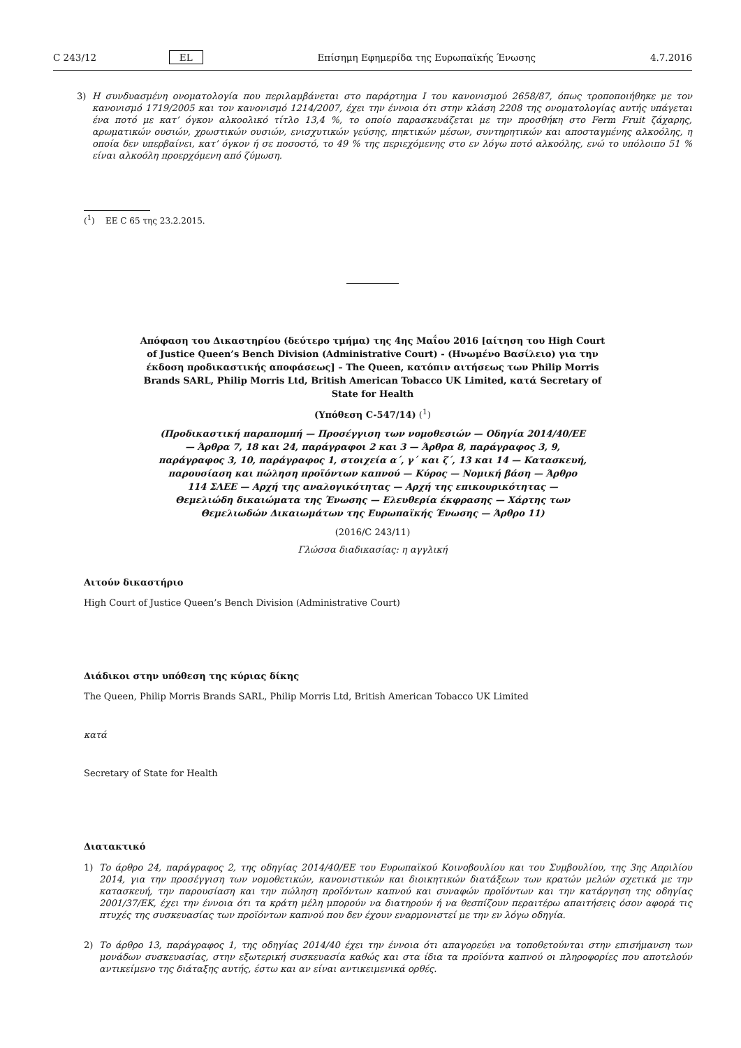C 243/12 EL Επίσημη Εφημερίδα της Ευρωπαϊκής Ένωσης 4.7.2016
3) Η συνδυασμένη ονοματολογία που περιλαμβάνεται στο παράρτημα I του κανονισμού 2658/87, όπως τροποποιήθηκε με τον κανονισμό 1719/2005 και τον κανονισμό 1214/2007, έχει την έννοια ότι στην κλάση 2208 της ονοματολογίας αυτής υπάγεται ένα ποτό με κατ’ όγκον αλκοολικό τίτλο 13,4 %, το οποίο παρασκευάζεται με την προσθήκη στο Ferm Fruit ζάχαρης, αρωματικών ουσιών, χρωστικών ουσιών, ενισχυτικών γεύσης, πηκτικών μέσων, συντηρητικών και αποσταγμένης αλκοόλης, η οποία δεν υπερβαίνει, κατ’ όγκον ή σε ποσοστό, το 49 % της περιεχόμενης στο εν λόγω ποτό αλκοόλης, ενώ το υπόλοιπο 51 % είναι αλκοόλη προερχόμενη από ζύμωση.
(<sup>1</sup>) ΕΕ C 65 της 23.2.2015.
Απόφαση του Δικαστηρίου (δεύτερο τμήμα) της 4ης Μαΐου 2016 [αίτηση του High Court of Justice Queen’s Bench Division (Administrative Court) - (Ηνωμένο Βασίλειο) για την έκδοση προδικαστικής αποφάσεως] – The Queen, κατόπιν αιτήσεως των Philip Morris Brands SARL, Philip Morris Ltd, British American Tobacco UK Limited, κατά Secretary of State for Health
(Υπόθεση C-547/14) (<sup>1</sup>)
(Προδικαστική παραπομπή — Προσέγγιση των νομοθεσιών — Οδηγία 2014/40/ΕΕ — Άρθρα 7, 18 και 24, παράγραφοι 2 και 3 — Άρθρα 8, παράγραφος 3, 9, παράγραφος 3, 10, παράγραφος 1, στοιχεία α΄, γ΄ και ζ΄, 13 και 14 — Κατασκευή, παρουσίαση και πώληση προϊόντων καπνού — Κύρος — Νομική βάση — Άρθρο 114 ΣΛΕΕ — Αρχή της αναλογικότητας — Αρχή της επικουρικότητας — Θεμελιώδη δικαιώματα της Ένωσης — Ελευθερία έκφρασης — Χάρτης των Θεμελιωδών Δικαιωμάτων της Ευρωπαϊκής Ένωσης — Άρθρο 11)
(2016/C 243/11)
Γλώσσα διαδικασίας: η αγγλική
Αιτούν δικαστήριο
High Court of Justice Queen’s Bench Division (Administrative Court)
Διάδικοι στην υπόθεση της κύριας δίκης
The Queen, Philip Morris Brands SARL, Philip Morris Ltd, British American Tobacco UK Limited
κατά
Secretary of State for Health
Διατακτικό
1) Το άρθρο 24, παράγραφος 2, της οδηγίας 2014/40/ΕΕ του Ευρωπαϊκού Κοινοβουλίου και του Συμβουλίου, της 3ης Απριλίου 2014, για την προσέγγιση των νομοθετικών, κανονιστικών και διοικητικών διατάξεων των κρατών μελών σχετικά με την κατασκευή, την παρουσίαση και την πώληση προϊόντων καπνού και συναφών προϊόντων και την κατάργηση της οδηγίας 2001/37/ΕΚ, έχει την έννοια ότι τα κράτη μέλη μπορούν να διατηρούν ή να θεσπίζουν περαιτέρω απαιτήσεις όσον αφορά τις πτυχές της συσκευασίας των προϊόντων καπνού που δεν έχουν εναρμονιστεί με την εν λόγω οδηγία.
2) Το άρθρο 13, παράγραφος 1, της οδηγίας 2014/40 έχει την έννοια ότι απαγορεύει να τοποθετούνται στην επισήμανση των μονάδων συσκευασίας, στην εξωτερική συσκευασία καθώς και στα ίδια τα προϊόντα καπνού οι πληροφορίες που αποτελούν αντικείμενο της διάταξης αυτής, έστω και αν είναι αντικειμενικά ορθές.